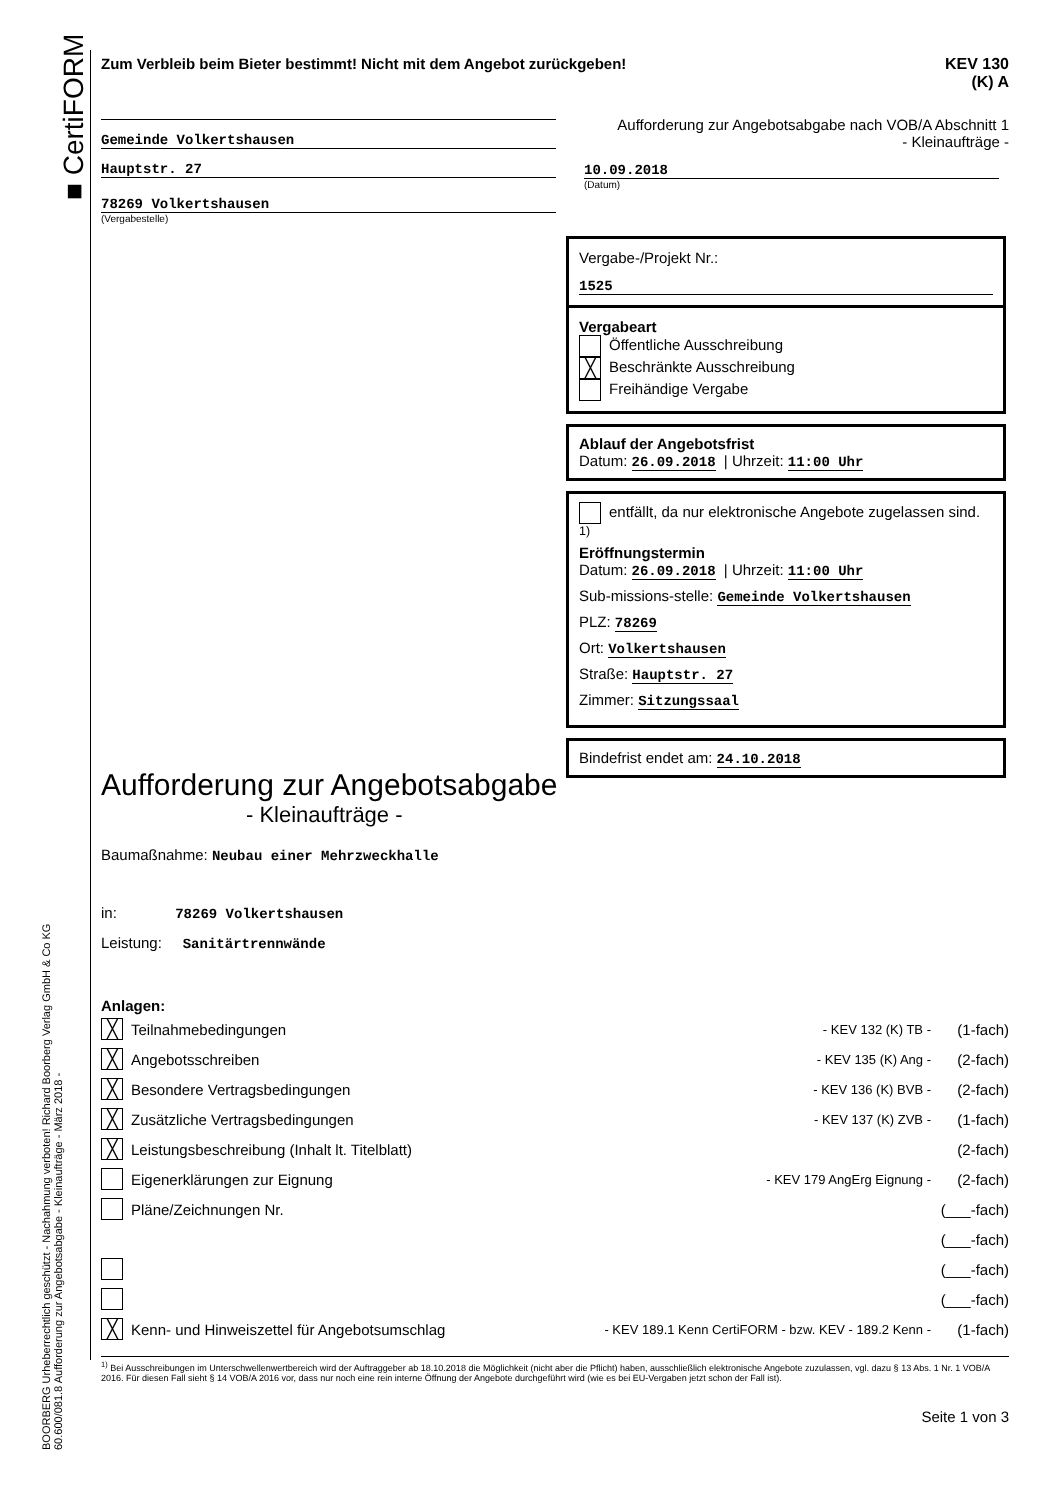■ CertiFORM
BOORBERG Urheberrechtlich geschützt - Nachahmung verboten! Richard Boorberg Verlag GmbH & Co KG
60.600/081.8 Aufforderung zur Angebotsabgabe - Kleinaufträge - März 2018 -
Zum Verbleib beim Bieter bestimmt! Nicht mit dem Angebot zurückgeben! KEV 130
(K) A
Gemeinde Volkertshausen
Hauptstr. 27
78269 Volkertshausen
(Vergabestelle)
Aufforderung zur Angebotsabgabe nach VOB/A Abschnitt 1
- Kleinaufträge -
10.09.2018
(Datum)
Vergabe-/Projekt Nr.:
1525
Vergabeart
Öffentliche Ausschreibung
╳ Beschränkte Ausschreibung
Freihändige Vergabe
Ablauf der Angebotsfrist
Datum: 26.09.2018 | Uhrzeit: 11:00 Uhr
entfällt, da nur elektronische Angebote zugelassen sind. <sup>1)</sup>
Eröffnungstermin
Datum: 26.09.2018 | Uhrzeit: 11:00 Uhr
Sub-missions-stelle: Gemeinde Volkertshausen
PLZ: 78269
Ort: Volkertshausen
Straße: Hauptstr. 27
Zimmer: Sitzungssaal
Bindefrist endet am: 24.10.2018
Aufforderung zur Angebotsabgabe
- Kleinaufträge -
Baumaßnahme: Neubau einer Mehrzweckhalle
in: 78269 Volkertshausen
Leistung: Sanitärtrennwände
Anlagen:
╳ Teilnahmebedingungen - KEV 132 (K) TB - (1-fach)
╳ Angebotsschreiben - KEV 135 (K) Ang - (2-fach)
╳ Besondere Vertragsbedingungen - KEV 136 (K) BVB - (2-fach)
╳ Zusätzliche Vertragsbedingungen - KEV 137 (K) ZVB - (1-fach)
╳ Leistungsbeschreibung (Inhalt lt. Titelblatt) (2-fach)
Eigenerklärungen zur Eignung - KEV 179 AngErg Eignung - (2-fach)
Pläne/Zeichnungen Nr. (___-fach)
(___-fach)
(___-fach)
(___-fach)
╳ Kenn- und Hinweiszettel für Angebotsumschlag - KEV 189.1 Kenn CertiFORM - bzw. KEV - 189.2 Kenn - (1-fach)
<sup>1)</sup> Bei Ausschreibungen im Unterschwellenwertbereich wird der Auftraggeber ab 18.10.2018 die Möglichkeit (nicht aber die Pflicht) haben, ausschließlich elektronische Angebote zuzulassen, vgl. dazu § 13 Abs. 1 Nr. 1 VOB/A 2016. Für diesen Fall sieht § 14 VOB/A 2016 vor, dass nur noch eine rein interne Öffnung der Angebote durchgeführt wird (wie es bei EU-Vergaben jetzt schon der Fall ist).
Seite 1 von 3